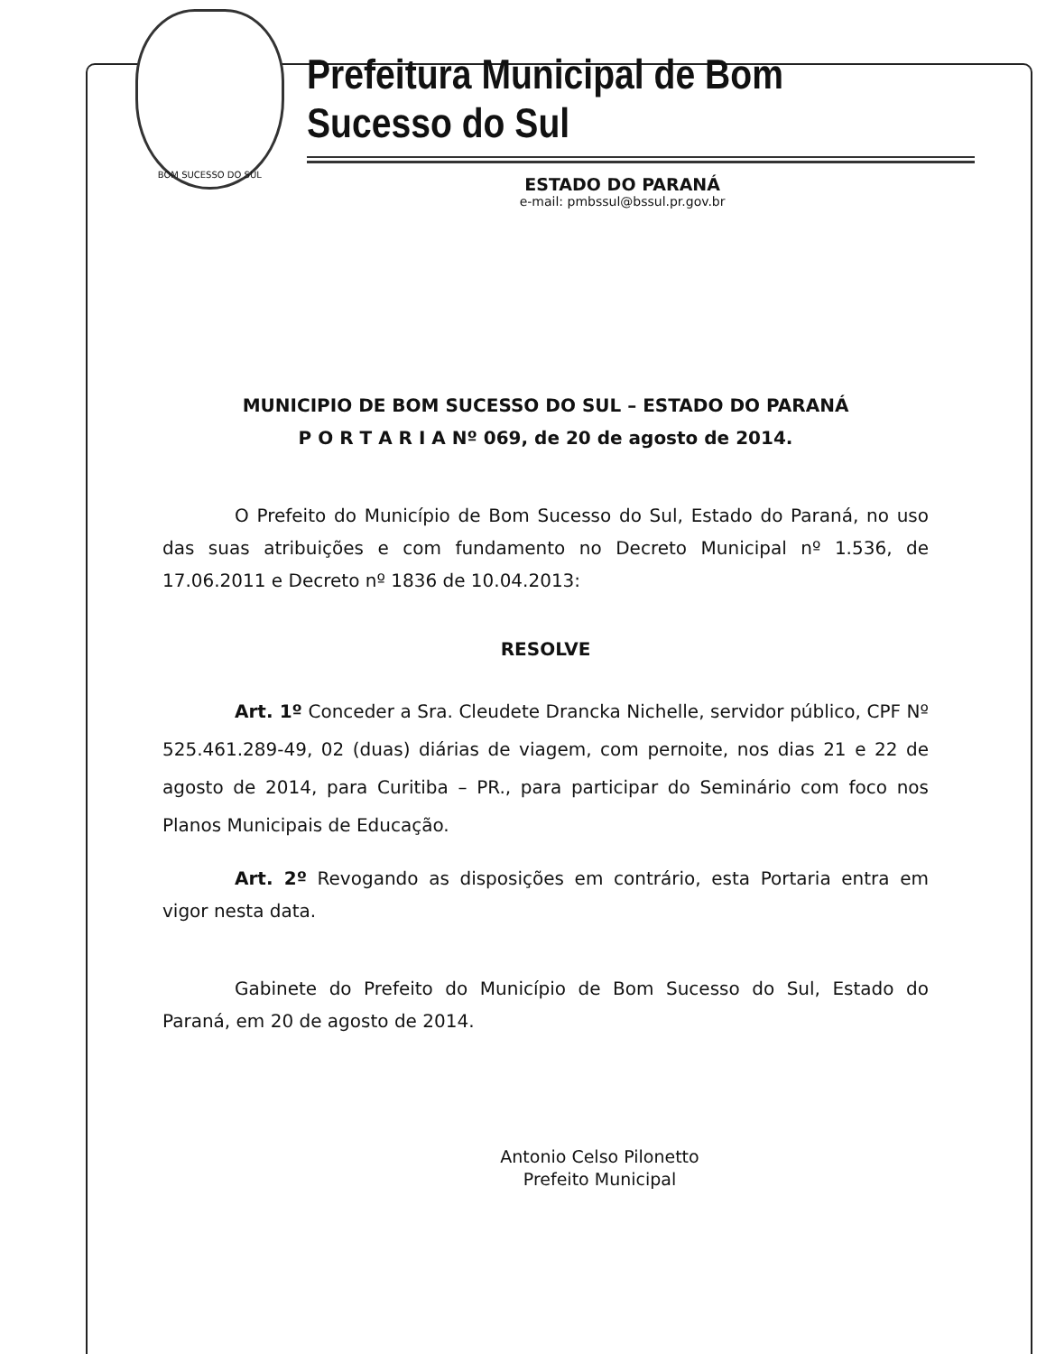BOM SUCESSO DO SUL
Prefeitura Municipal de Bom Sucesso do Sul
ESTADO DO PARANÁ
e-mail: pmbssul@bssul.pr.gov.br
MUNICIPIO DE BOM SUCESSO DO SUL – ESTADO DO PARANÁ
P O R T A R I A Nº 069, de 20 de agosto de 2014.
O Prefeito do Município de Bom Sucesso do Sul, Estado do Paraná, no uso das suas atribuições e com fundamento no Decreto Municipal nº 1.536, de 17.06.2011 e Decreto nº 1836 de 10.04.2013:
RESOLVE
Art. 1º Conceder a Sra. Cleudete Drancka Nichelle, servidor público, CPF Nº 525.461.289-49, 02 (duas) diárias de viagem, com pernoite, nos dias 21 e 22 de agosto de 2014, para Curitiba – PR., para participar do Seminário com foco nos Planos Municipais de Educação.
Art. 2º Revogando as disposições em contrário, esta Portaria entra em vigor nesta data.
Gabinete do Prefeito do Município de Bom Sucesso do Sul, Estado do Paraná, em 20 de agosto de 2014.
Antonio Celso Pilonetto
Prefeito Municipal